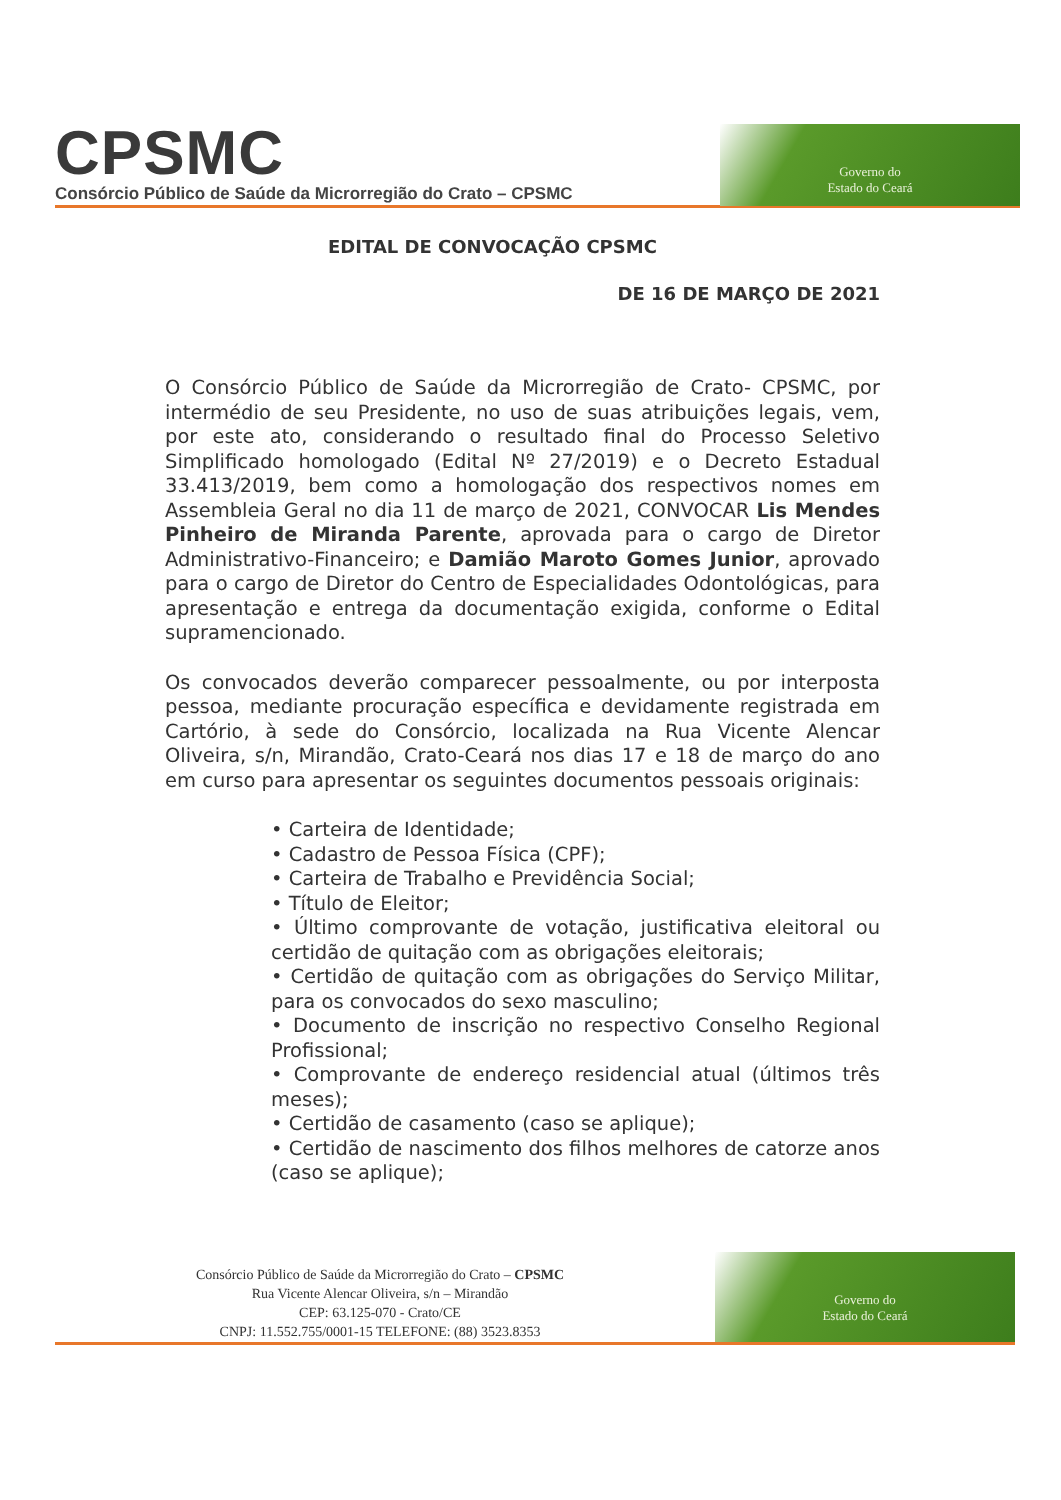CPSMC
Consórcio Público de Saúde da Microrregião do Crato – CPSMC
Governo do
Estado do Ceará
EDITAL DE CONVOCAÇÃO CPSMC
DE 16 DE MARÇO DE 2021
O Consórcio Público de Saúde da Microrregião de Crato- CPSMC, por intermédio de seu Presidente, no uso de suas atribuições legais, vem, por este ato, considerando o resultado final do Processo Seletivo Simplificado homologado (Edital Nº 27/2019) e o Decreto Estadual 33.413/2019, bem como a homologação dos respectivos nomes em Assembleia Geral no dia 11 de março de 2021, CONVOCAR Lis Mendes Pinheiro de Miranda Parente, aprovada para o cargo de Diretor Administrativo-Financeiro; e Damião Maroto Gomes Junior, aprovado para o cargo de Diretor do Centro de Especialidades Odontológicas, para apresentação e entrega da documentação exigida, conforme o Edital supramencionado.
Os convocados deverão comparecer pessoalmente, ou por interposta pessoa, mediante procuração específica e devidamente registrada em Cartório, à sede do Consórcio, localizada na Rua Vicente Alencar Oliveira, s/n, Mirandão, Crato-Ceará nos dias 17 e 18 de março do ano em curso para apresentar os seguintes documentos pessoais originais:
• Carteira de Identidade;
• Cadastro de Pessoa Física (CPF);
• Carteira de Trabalho e Previdência Social;
• Título de Eleitor;
• Último comprovante de votação, justificativa eleitoral ou certidão de quitação com as obrigações eleitorais;
• Certidão de quitação com as obrigações do Serviço Militar, para os convocados do sexo masculino;
• Documento de inscrição no respectivo Conselho Regional Profissional;
• Comprovante de endereço residencial atual (últimos três meses);
• Certidão de casamento (caso se aplique);
• Certidão de nascimento dos filhos melhores de catorze anos (caso se aplique);
Consórcio Público de Saúde da Microrregião do Crato – CPSMC
Rua Vicente Alencar Oliveira, s/n – Mirandão
CEP: 63.125-070 - Crato/CE
CNPJ: 11.552.755/0001-15 TELEFONE: (88) 3523.8353
Governo do
Estado do Ceará